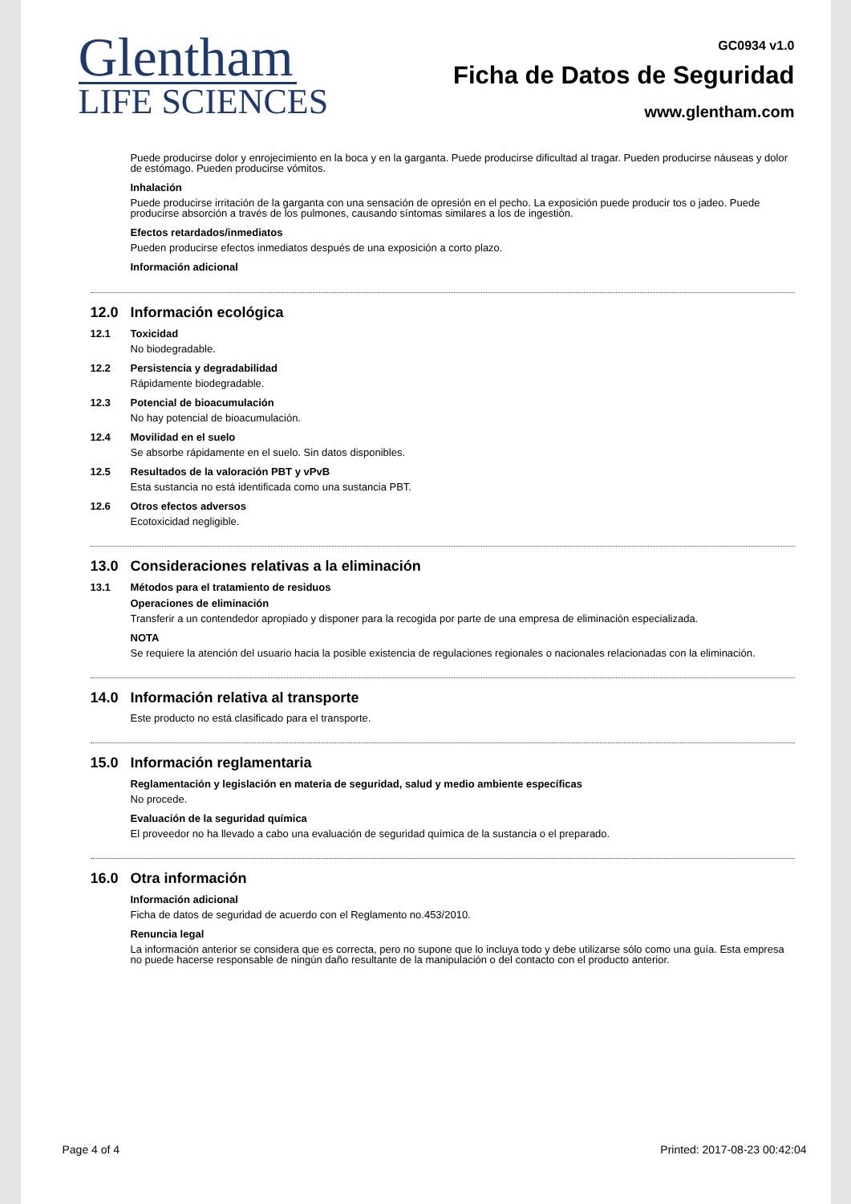Glentham
LIFE SCIENCES
GC0934 v1.0
Ficha de Datos de Seguridad
www.glentham.com
Puede producirse dolor y enrojecimiento en la boca y en la garganta. Puede producirse dificultad al tragar. Pueden producirse náuseas y dolor de estómago. Pueden producirse vómitos.
Inhalación
Puede producirse irritación de la garganta con una sensación de opresión en el pecho. La exposición puede producir tos o jadeo. Puede producirse absorción a través de los pulmones, causando síntomas similares a los de ingestión.
Efectos retardados/inmediatos
Pueden producirse efectos inmediatos después de una exposición a corto plazo.
Información adicional
12.0 Información ecológica
12.1 Toxicidad
No biodegradable.
12.2 Persistencia y degradabilidad
Rápidamente biodegradable.
12.3 Potencial de bioacumulación
No hay potencial de bioacumulación.
12.4 Movilidad en el suelo
Se absorbe rápidamente en el suelo. Sin datos disponibles.
12.5 Resultados de la valoración PBT y vPvB
Esta sustancia no está identificada como una sustancia PBT.
12.6 Otros efectos adversos
Ecotoxicidad negligible.
13.0 Consideraciones relativas a la eliminación
13.1 Métodos para el tratamiento de residuos
Operaciones de eliminación
Transferir a un contendedor apropiado y disponer para la recogida por parte de una empresa de eliminación especializada.
NOTA
Se requiere la atención del usuario hacia la posible existencia de regulaciones regionales o nacionales relacionadas con la eliminación.
14.0 Información relativa al transporte
Este producto no está clasificado para el transporte.
15.0 Información reglamentaria
Reglamentación y legislación en materia de seguridad, salud y medio ambiente específicas
No procede.
Evaluación de la seguridad química
El proveedor no ha llevado a cabo una evaluación de seguridad química de la sustancia o el preparado.
16.0 Otra información
Información adicional
Ficha de datos de seguridad de acuerdo con el Reglamento no.453/2010.
Renuncia legal
La información anterior se considera que es correcta, pero no supone que lo incluya todo y debe utilizarse sólo como una guía. Esta empresa no puede hacerse responsable de ningún daño resultante de la manipulación o del contacto con el producto anterior.
Page 4 of 4 Printed: 2017-08-23 00:42:04